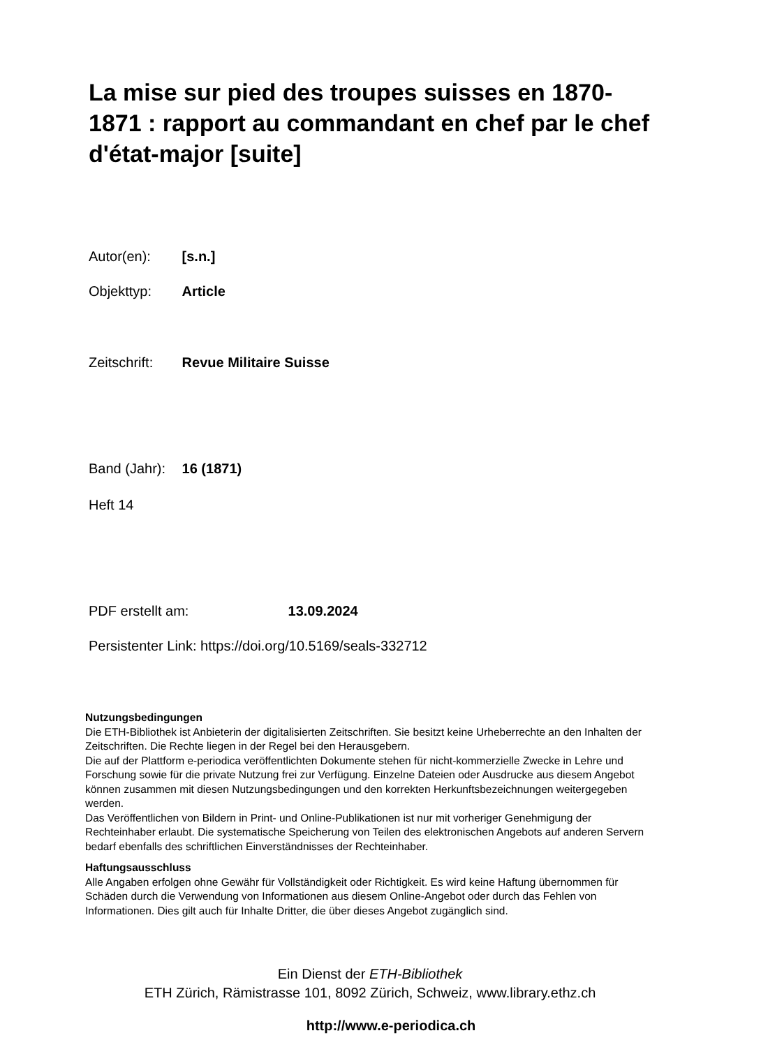La mise sur pied des troupes suisses en 1870-1871 : rapport au commandant en chef par le chef d'état-major [suite]
Autor(en): [s.n.]
Objekttyp: Article
Zeitschrift: Revue Militaire Suisse
Band (Jahr): 16 (1871)
Heft 14
PDF erstellt am: 13.09.2024
Persistenter Link: https://doi.org/10.5169/seals-332712
Nutzungsbedingungen
Die ETH-Bibliothek ist Anbieterin der digitalisierten Zeitschriften. Sie besitzt keine Urheberrechte an den Inhalten der Zeitschriften. Die Rechte liegen in der Regel bei den Herausgebern.
Die auf der Plattform e-periodica veröffentlichten Dokumente stehen für nicht-kommerzielle Zwecke in Lehre und Forschung sowie für die private Nutzung frei zur Verfügung. Einzelne Dateien oder Ausdrucke aus diesem Angebot können zusammen mit diesen Nutzungsbedingungen und den korrekten Herkunftsbezeichnungen weitergegeben werden.
Das Veröffentlichen von Bildern in Print- und Online-Publikationen ist nur mit vorheriger Genehmigung der Rechteinhaber erlaubt. Die systematische Speicherung von Teilen des elektronischen Angebots auf anderen Servern bedarf ebenfalls des schriftlichen Einverständnisses der Rechteinhaber.
Haftungsausschluss
Alle Angaben erfolgen ohne Gewähr für Vollständigkeit oder Richtigkeit. Es wird keine Haftung übernommen für Schäden durch die Verwendung von Informationen aus diesem Online-Angebot oder durch das Fehlen von Informationen. Dies gilt auch für Inhalte Dritter, die über dieses Angebot zugänglich sind.
Ein Dienst der ETH-Bibliothek
ETH Zürich, Rämistrasse 101, 8092 Zürich, Schweiz, www.library.ethz.ch
http://www.e-periodica.ch